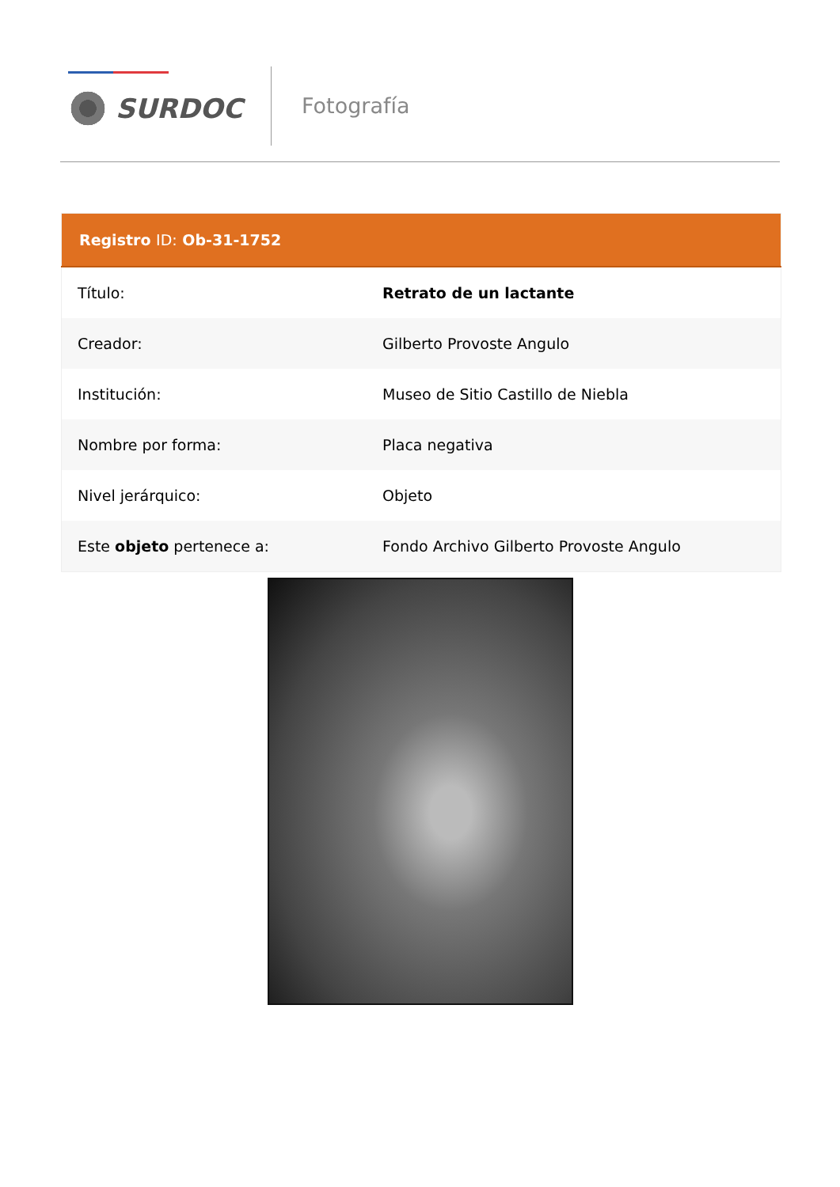SURDOC Fotografía
| Registro ID: Ob-31-1752 | |
| --- | --- |
| Título: | Retrato de un lactante |
| Creador: | Gilberto Provoste Angulo |
| Institución: | Museo de Sitio Castillo de Niebla |
| Nombre por forma: | Placa negativa |
| Nivel jerárquico: | Objeto |
| Este objeto pertenece a: | Fondo Archivo Gilberto Provoste Angulo |